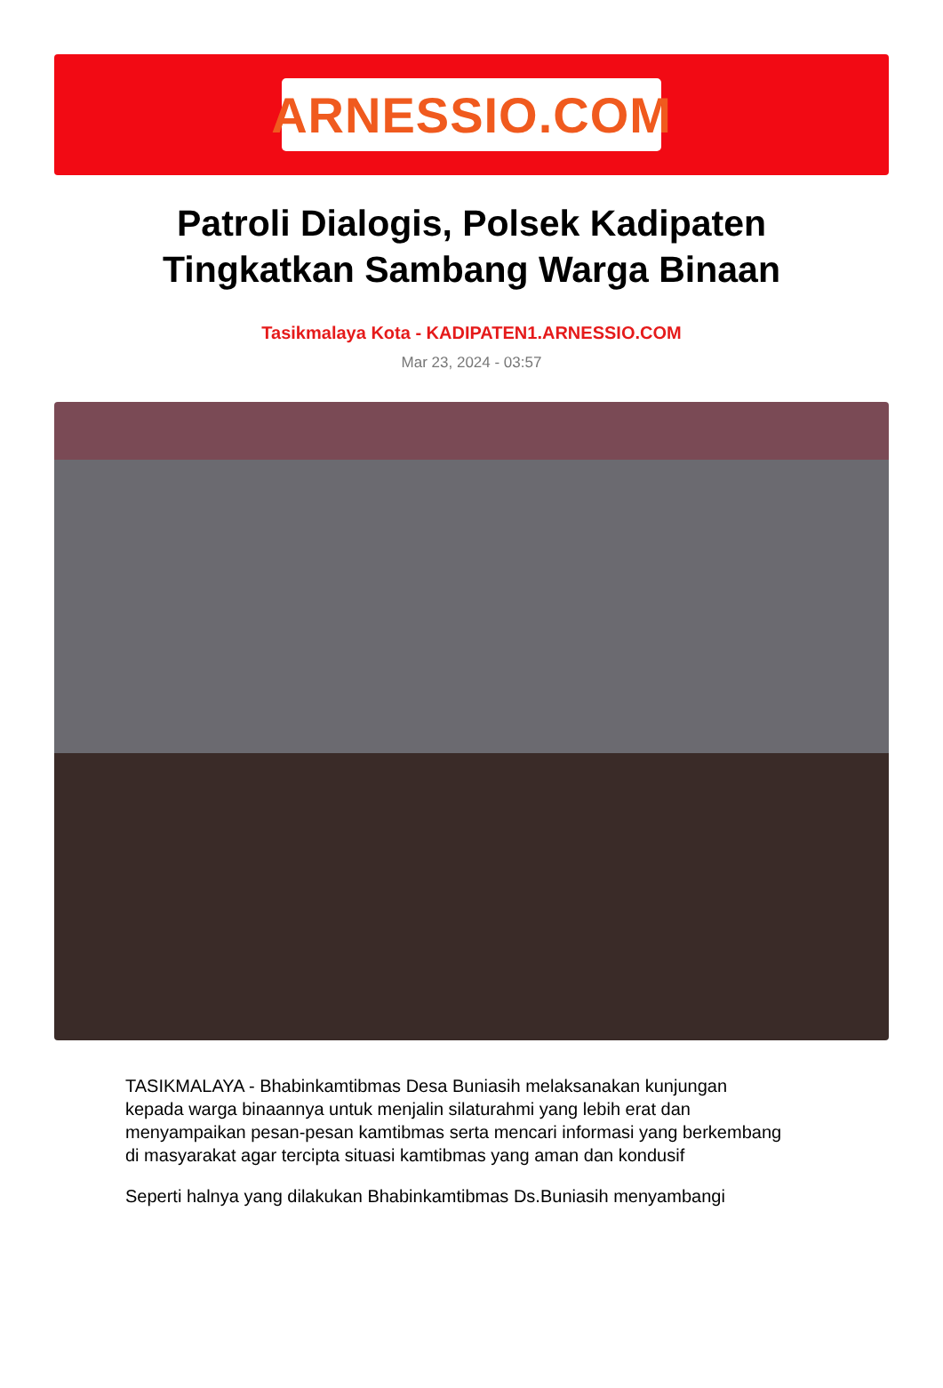ARNESSIO.COM
Patroli Dialogis, Polsek Kadipaten Tingkatkan Sambang Warga Binaan
Tasikmalaya Kota - KADIPATEN1.ARNESSIO.COM
Mar 23, 2024 - 03:57
TASIKMALAYA - Bhabinkamtibmas Desa Buniasih melaksanakan kunjungan kepada warga binaannya untuk menjalin silaturahmi yang lebih erat dan menyampaikan pesan-pesan kamtibmas serta mencari informasi yang berkembang di masyarakat agar tercipta situasi kamtibmas yang aman dan kondusif
Seperti halnya yang dilakukan Bhabinkamtibmas Ds.Buniasih menyambangi